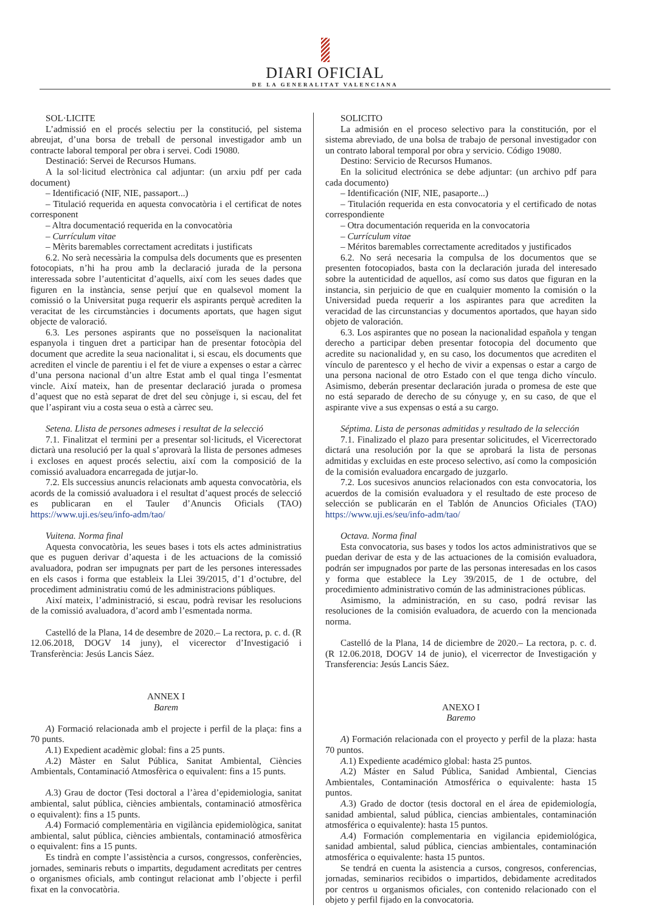DIARI OFICIAL
DE LA GENERALITAT VALENCIANA
SOL·LICITE
L’admissió en el procés selectiu per la constitució, pel sistema abreujat, d’una borsa de treball de personal investigador amb un contracte laboral temporal per obra i servei. Codi 19080.
Destinació: Servei de Recursos Humans.
A la sol·licitud electrònica cal adjuntar: (un arxiu pdf per cada document)
– Identificació (NIF, NIE, passaport...)
– Titulació requerida en aquesta convocatòria i el certificat de notes corresponent
– Altra documentació requerida en la convocatòria
– Currículum vitae
– Mèrits baremables correctament acreditats i justificats
6.2. No serà necessària la compulsa dels documents que es presenten fotocopiats, n’hi ha prou amb la declaració jurada de la persona interessada sobre l’autenticitat d’aquells, així com les seues dades que figuren en la instància, sense perjuí que en qualsevol moment la comissió o la Universitat puga requerir els aspirants perquè acrediten la veracitat de les circumstàncies i documents aportats, que hagen sigut objecte de valoració.
6.3. Les persones aspirants que no posseïsquen la nacionalitat espanyola i tinguen dret a participar han de presentar fotocòpia del document que acredite la seua nacionalitat i, si escau, els documents que acrediten el vincle de parentiu i el fet de viure a expenses o estar a càrrec d’una persona nacional d’un altre Estat amb el qual tinga l’esmentat vincle. Així mateix, han de presentar declaració jurada o promesa d’aquest que no està separat de dret del seu cònjuge i, si escau, del fet que l’aspirant viu a costa seua o està a càrrec seu.
Setena. Llista de persones admeses i resultat de la selecció
7.1. Finalitzat el termini per a presentar sol·licituds, el Vicerectorat dictarà una resolució per la qual s’aprovarà la llista de persones admeses i excloses en aquest procés selectiu, així com la composició de la comissió avaluadora encarregada de jutjar-lo.
7.2. Els successius anuncis relacionats amb aquesta convocatòria, els acords de la comissió avaluadora i el resultat d’aquest procés de selecció es publicaran en el Tauler d’Anuncis Oficials (TAO) https://www.uji.es/seu/info-adm/tao/
Vuitena. Norma final
Aquesta convocatòria, les seues bases i tots els actes administratius que es puguen derivar d’aquesta i de les actuacions de la comissió avaluadora, podran ser impugnats per part de les persones interessades en els casos i forma que estableix la Llei 39/2015, d’1 d’octubre, del procediment administratiu comú de les administracions públiques.
Així mateix, l’administració, si escau, podrà revisar les resolucions de la comissió avaluadora, d’acord amb l’esmentada norma.
Castelló de la Plana, 14 de desembre de 2020.– La rectora, p. c. d. (R 12.06.2018, DOGV 14 juny), el vicerector d’Investigació i Transferència: Jesús Lancis Sáez.
ANNEX I
Barem
A) Formació relacionada amb el projecte i perfil de la plaça: fins a 70 punts.
A.1) Expedient acadèmic global: fins a 25 punts.
A.2) Màster en Salut Pública, Sanitat Ambiental, Ciències Ambientals, Contaminació Atmosfèrica o equivalent: fins a 15 punts.
A.3) Grau de doctor (Tesi doctoral a l’àrea d’epidemiologia, sanitat ambiental, salut pública, ciències ambientals, contaminació atmosfèrica o equivalent): fins a 15 punts.
A.4) Formació complementària en vigilància epidemiològica, sanitat ambiental, salut pública, ciències ambientals, contaminació atmosfèrica o equivalent: fins a 15 punts.
Es tindrà en compte l’assistència a cursos, congressos, conferències, jornades, seminaris rebuts o impartits, degudament acreditats per centres o organismes oficials, amb contingut relacionat amb l’objecte i perfil fixat en la convocatòria.
SOLICITO
La admisión en el proceso selectivo para la constitución, por el sistema abreviado, de una bolsa de trabajo de personal investigador con un contrato laboral temporal por obra y servicio. Código 19080.
Destino: Servicio de Recursos Humanos.
En la solicitud electrónica se debe adjuntar: (un archivo pdf para cada documento)
– Identificación (NIF, NIE, pasaporte...)
– Titulación requerida en esta convocatoria y el certificado de notas correspondiente
– Otra documentación requerida en la convocatoria
– Currículum vitae
– Méritos baremables correctamente acreditados y justificados
6.2. No será necesaria la compulsa de los documentos que se presenten fotocopiados, basta con la declaración jurada del interesado sobre la autenticidad de aquellos, así como sus datos que figuran en la instancia, sin perjuicio de que en cualquier momento la comisión o la Universidad pueda requerir a los aspirantes para que acrediten la veracidad de las circunstancias y documentos aportados, que hayan sido objeto de valoración.
6.3. Los aspirantes que no posean la nacionalidad española y tengan derecho a participar deben presentar fotocopia del documento que acredite su nacionalidad y, en su caso, los documentos que acrediten el vínculo de parentesco y el hecho de vivir a expensas o estar a cargo de una persona nacional de otro Estado con el que tenga dicho vínculo. Asimismo, deberán presentar declaración jurada o promesa de este que no está separado de derecho de su cónyuge y, en su caso, de que el aspirante vive a sus expensas o está a su cargo.
Séptima. Lista de personas admitidas y resultado de la selección
7.1. Finalizado el plazo para presentar solicitudes, el Vicerrectorado dictará una resolución por la que se aprobará la lista de personas admitidas y excluidas en este proceso selectivo, así como la composición de la comisión evaluadora encargado de juzgarlo.
7.2. Los sucesivos anuncios relacionados con esta convocatoria, los acuerdos de la comisión evaluadora y el resultado de este proceso de selección se publicarán en el Tablón de Anuncios Oficiales (TAO) https://www.uji.es/seu/info-adm/tao/
Octava. Norma final
Esta convocatoria, sus bases y todos los actos administrativos que se puedan derivar de esta y de las actuaciones de la comisión evaluadora, podrán ser impugnados por parte de las personas interesadas en los casos y forma que establece la Ley 39/2015, de 1 de octubre, del procedimiento administrativo común de las administraciones públicas.
Asimismo, la administración, en su caso, podrá revisar las resoluciones de la comisión evaluadora, de acuerdo con la mencionada norma.
Castelló de la Plana, 14 de diciembre de 2020.– La rectora, p. c. d. (R 12.06.2018, DOGV 14 de junio), el vicerrector de Investigación y Transferencia: Jesús Lancis Sáez.
ANEXO I
Baremo
A) Formación relacionada con el proyecto y perfil de la plaza: hasta 70 puntos.
A.1) Expediente académico global: hasta 25 puntos.
A.2) Máster en Salud Pública, Sanidad Ambiental, Ciencias Ambientales, Contaminación Atmosférica o equivalente: hasta 15 puntos.
A.3) Grado de doctor (tesis doctoral en el área de epidemiología, sanidad ambiental, salud pública, ciencias ambientales, contaminación atmosférica o equivalente): hasta 15 puntos.
A.4) Formación complementaria en vigilancia epidemiológica, sanidad ambiental, salud pública, ciencias ambientales, contaminación atmosférica o equivalente: hasta 15 puntos.
Se tendrá en cuenta la asistencia a cursos, congresos, conferencias, jornadas, seminarios recibidos o impartidos, debidamente acreditados por centros u organismos oficiales, con contenido relacionado con el objeto y perfil fijado en la convocatoria.